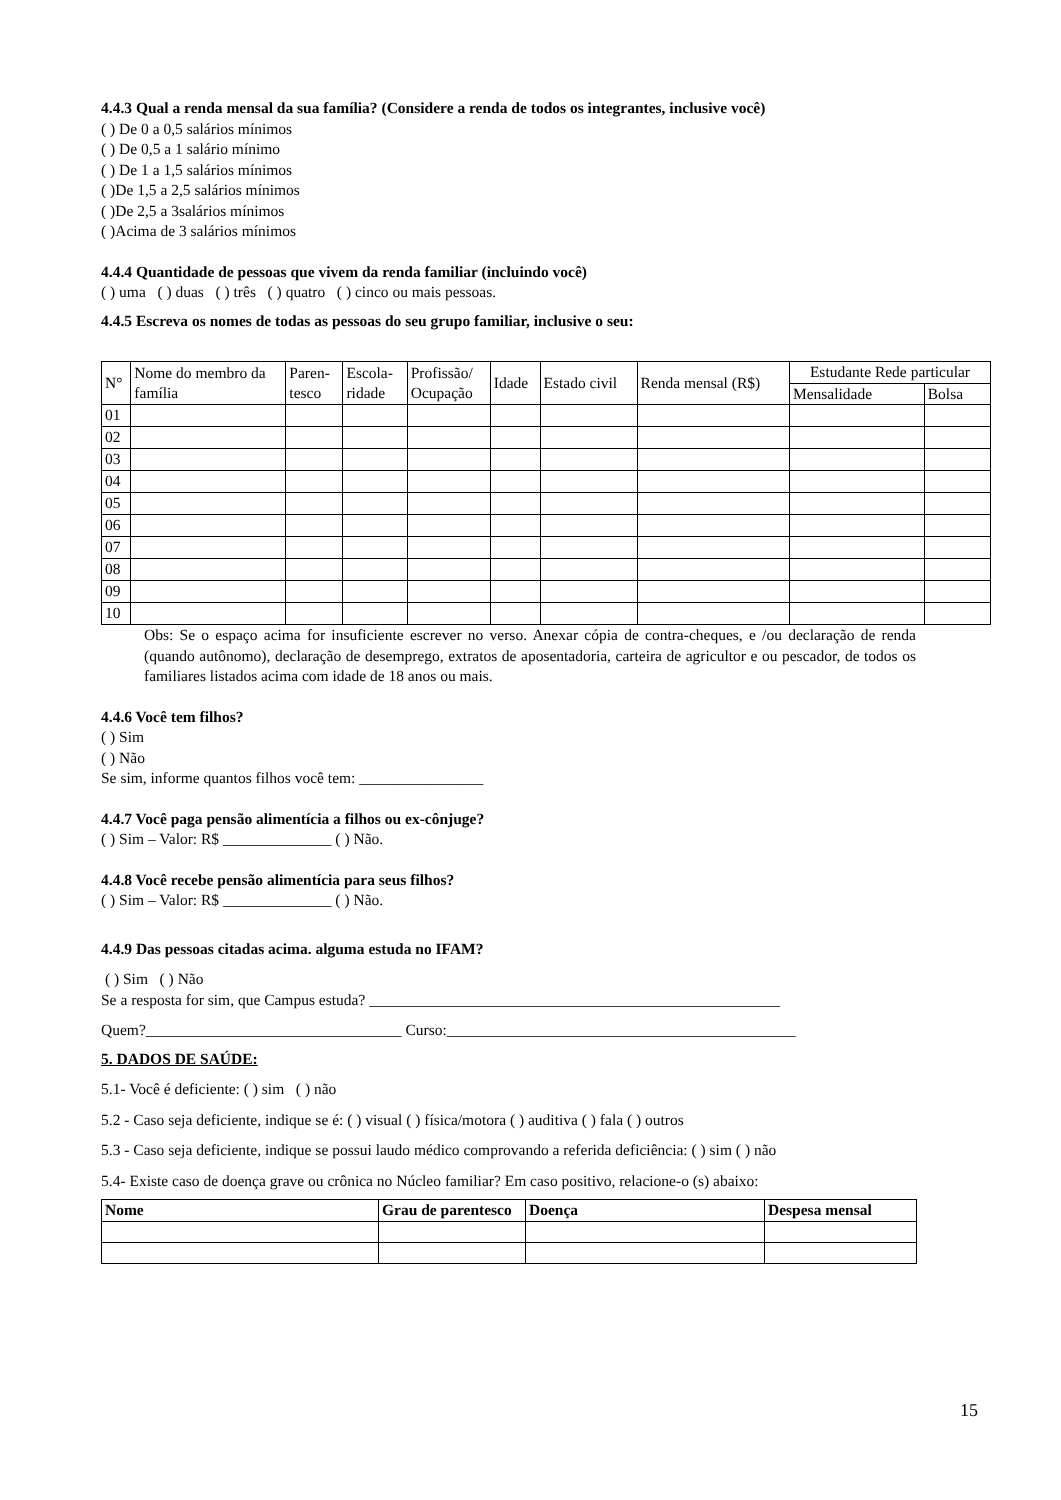4.4.3 Qual a renda mensal da sua família? (Considere a renda de todos os integrantes, inclusive você)
( ) De 0 a 0,5 salários mínimos
( ) De 0,5 a 1 salário mínimo
( ) De 1 a 1,5 salários mínimos
( )De 1,5 a 2,5 salários mínimos
( )De 2,5 a 3salários mínimos
( )Acima de 3 salários mínimos
4.4.4 Quantidade de pessoas que vivem da renda familiar (incluindo você)
( ) uma ( ) duas ( ) três ( ) quatro ( ) cinco ou mais pessoas.
4.4.5 Escreva os nomes de todas as pessoas do seu grupo familiar, inclusive o seu:
| N° | Nome do membro da família | Paren- tesco | Escola- ridade | Profissão/ Ocupação | Idade | Estado civil | Renda mensal (R$) | Estudante Rede particular | |
| --- | --- | --- | --- | --- | --- | --- | --- | --- | --- |
| | | | | | | | | Mensalidade | Bolsa |
| 01 | | | | | | | | | |
| 02 | | | | | | | | | |
| 03 | | | | | | | | | |
| 04 | | | | | | | | | |
| 05 | | | | | | | | | |
| 06 | | | | | | | | | |
| 07 | | | | | | | | | |
| 08 | | | | | | | | | |
| 09 | | | | | | | | | |
| 10 | | | | | | | | | |
Obs: Se o espaço acima for insuficiente escrever no verso. Anexar cópia de contra-cheques, e /ou declaração de renda (quando autônomo), declaração de desemprego, extratos de aposentadoria, carteira de agricultor e ou pescador, de todos os familiares listados acima com idade de 18 anos ou mais.
4.4.6 Você tem filhos?
( ) Sim
( ) Não
Se sim, informe quantos filhos você tem: ________________
4.4.7 Você paga pensão alimentícia a filhos ou ex-cônjuge?
( ) Sim – Valor: R$ ______________ ( ) Não.
4.4.8 Você recebe pensão alimentícia para seus filhos?
( ) Sim – Valor: R$ ______________ ( ) Não.
4.4.9 Das pessoas citadas acima. alguma estuda no IFAM?
( ) Sim ( ) Não
Se a resposta for sim, que Campus estuda? _____________________________________________________
Quem?_________________________________ Curso:_____________________________________________
5. DADOS DE SAÚDE:
5.1- Você é deficiente: ( ) sim ( ) não
5.2 - Caso seja deficiente, indique se é: ( ) visual ( ) física/motora ( ) auditiva ( ) fala ( ) outros
5.3 - Caso seja deficiente, indique se possui laudo médico comprovando a referida deficiência: ( ) sim ( ) não
5.4- Existe caso de doença grave ou crônica no Núcleo familiar? Em caso positivo, relacione-o (s) abaixo:
| Nome | Grau de parentesco | Doença | Despesa mensal |
| --- | --- | --- | --- |
15